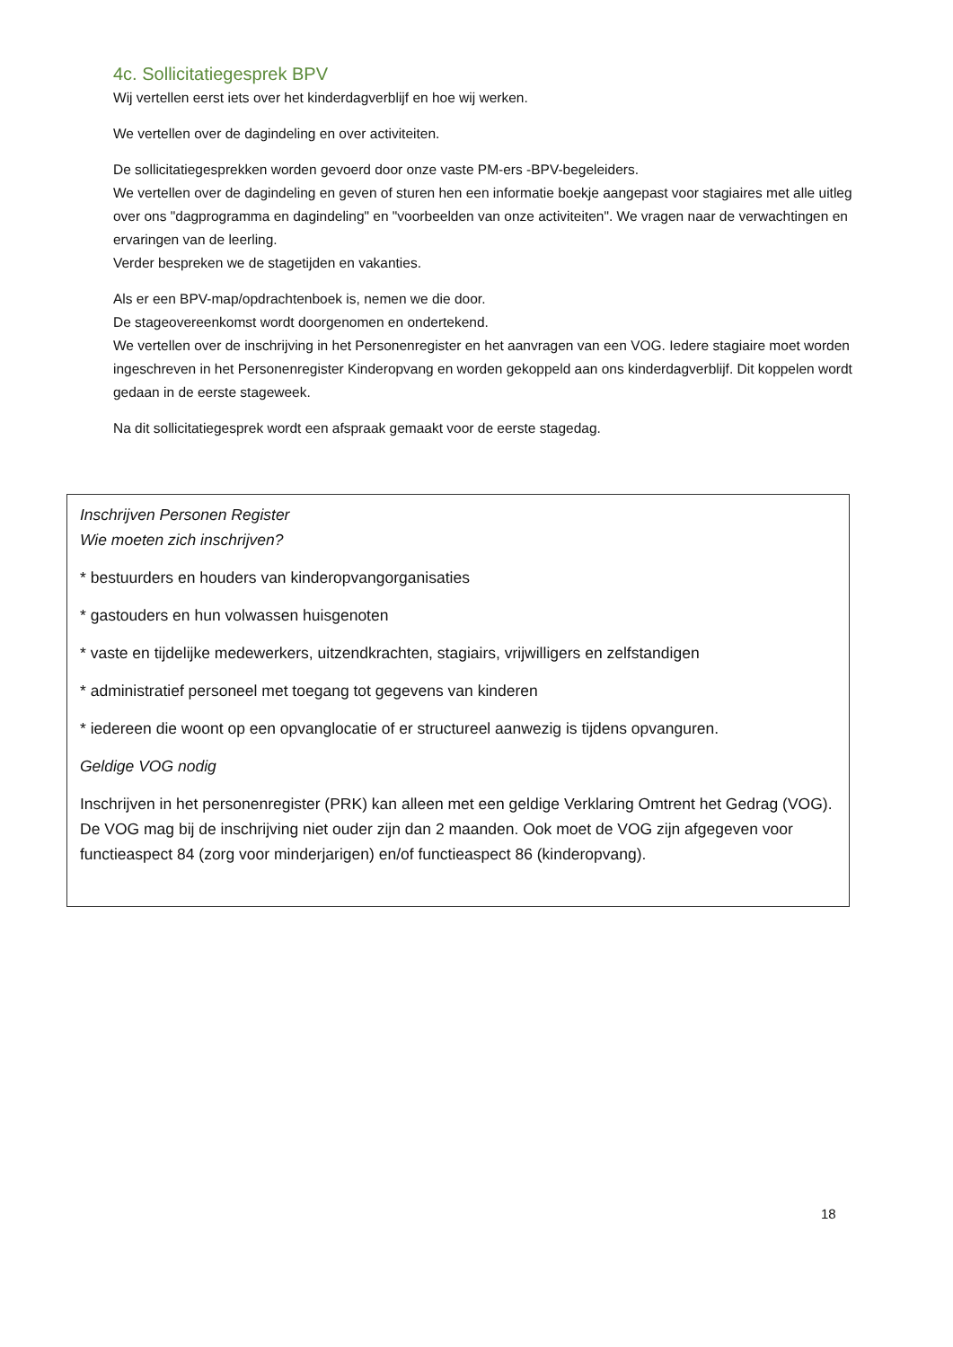4c. Sollicitatiegesprek BPV
Wij vertellen eerst iets over het kinderdagverblijf en hoe wij werken.
We vertellen over de dagindeling en over activiteiten.
De sollicitatiegesprekken worden gevoerd door onze vaste PM-ers -BPV-begeleiders.
We vertellen over de dagindeling en geven of sturen hen een informatie boekje aangepast voor stagiaires met alle uitleg over ons "dagprogramma en dagindeling" en "voorbeelden van onze activiteiten". We vragen naar de verwachtingen en ervaringen van de leerling.
Verder bespreken we de stagetijden en vakanties.
Als er een BPV-map/opdrachtenboek is, nemen we die door.
De stageovereenkomst wordt doorgenomen en ondertekend.
We vertellen over de inschrijving in het Personenregister en het aanvragen van een VOG. Iedere stagiaire moet worden ingeschreven in het Personenregister Kinderopvang en worden gekoppeld aan ons kinderdagverblijf. Dit koppelen wordt gedaan in de eerste stageweek.
Na dit sollicitatiegesprek wordt een afspraak gemaakt voor de eerste stagedag.
Inschrijven Personen Register
Wie moeten zich inschrijven?
* bestuurders en houders van kinderopvangorganisaties
* gastouders en hun volwassen huisgenoten
* vaste en tijdelijke medewerkers, uitzendkrachten, stagiairs, vrijwilligers en zelfstandigen
* administratief personeel met toegang tot gegevens van kinderen
* iedereen die woont op een opvanglocatie of er structureel aanwezig is tijdens opvanguren.
Geldige VOG nodig
Inschrijven in het personenregister (PRK) kan alleen met een geldige Verklaring Omtrent het Gedrag (VOG). De VOG mag bij de inschrijving niet ouder zijn dan 2 maanden. Ook moet de VOG zijn afgegeven voor functieaspect 84 (zorg voor minderjarigen) en/of functieaspect 86 (kinderopvang).
18